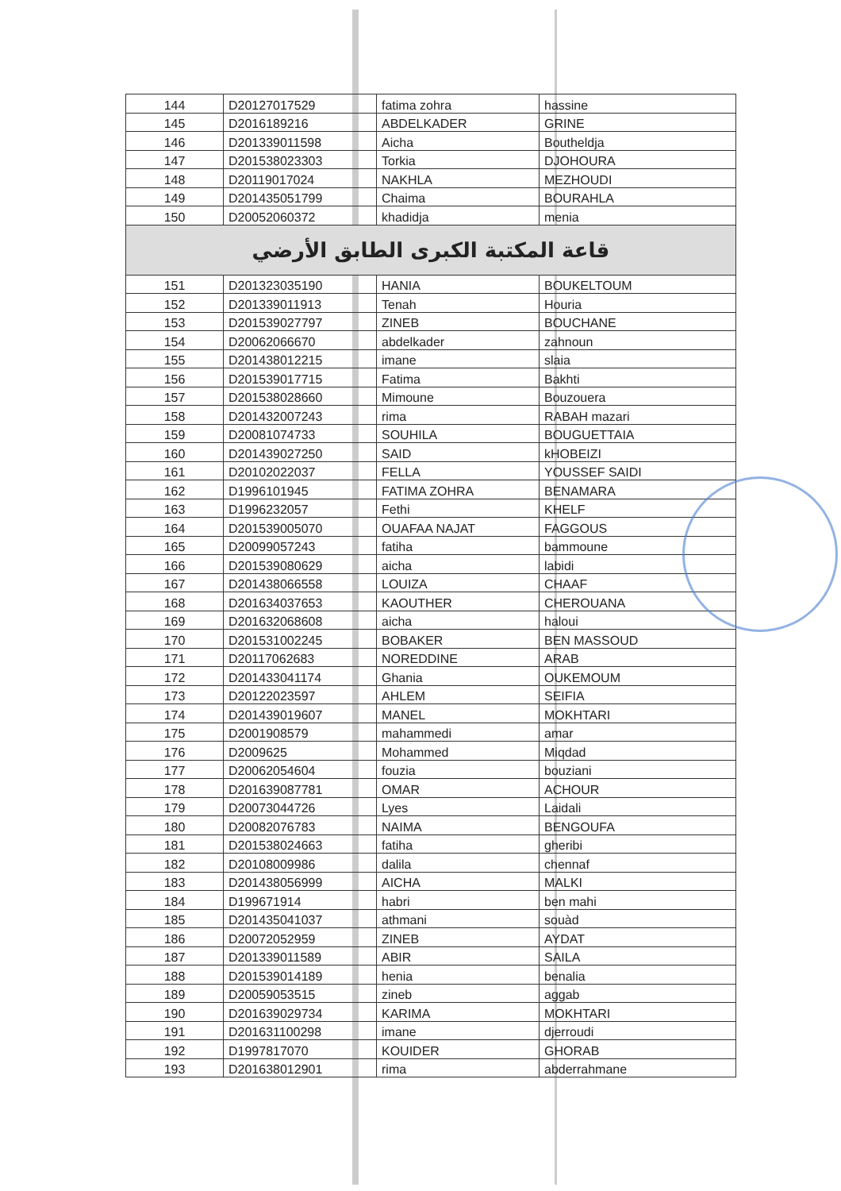| 144 | D20127017529 | fatima zohra | hassine |
| 145 | D2016189216 | ABDELKADER | GRINE |
| 146 | D201339011598 | Aicha | Boutheldja |
| 147 | D201538023303 | Torkia | DJOHOURA |
| 148 | D20119017024 | NAKHLA | MEZHOUDI |
| 149 | D201435051799 | Chaima | BOURAHLA |
| 150 | D20052060372 | khadidja | menia |
| قاعة المكتبة الكبرى الطابق الأرضي | | | |
| 151 | D201323035190 | HANIA | BOUKELTOUM |
| 152 | D201339011913 | Tenah | Houria |
| 153 | D201539027797 | ZINEB | BOUCHANE |
| 154 | D20062066670 | abdelkader | zahnoun |
| 155 | D201438012215 | imane | slaia |
| 156 | D201539017715 | Fatima | Bakhti |
| 157 | D201538028660 | Mimoune | Bouzouera |
| 158 | D201432007243 | rima | RABAH mazari |
| 159 | D20081074733 | SOUHILA | BOUGUETTAIA |
| 160 | D201439027250 | SAID | kHOBEIZI |
| 161 | D20102022037 | FELLA | YOUSSEF SAIDI |
| 162 | D1996101945 | FATIMA ZOHRA | BENAMARA |
| 163 | D1996232057 | Fethi | KHELF |
| 164 | D201539005070 | OUAFAA NAJAT | FAGGOUS |
| 165 | D20099057243 | fatiha | bammoune |
| 166 | D201539080629 | aicha | labidi |
| 167 | D201438066558 | LOUIZA | CHAAF |
| 168 | D201634037653 | KAOUTHER | CHEROUANA |
| 169 | D201632068608 | aicha | haloui |
| 170 | D201531002245 | BOBAKER | BEN MASSOUD |
| 171 | D20117062683 | NOREDDINE | ARAB |
| 172 | D201433041174 | Ghania | OUKEMOUM |
| 173 | D20122023597 | AHLEM | SEIFIA |
| 174 | D201439019607 | MANEL | MOKHTARI |
| 175 | D2001908579 | mahammedi | amar |
| 176 | D2009625 | Mohammed | Miqdad |
| 177 | D20062054604 | fouzia | bouziani |
| 178 | D201639087781 | OMAR | ACHOUR |
| 179 | D20073044726 | Lyes | Laidali |
| 180 | D20082076783 | NAIMA | BENGOUFA |
| 181 | D201538024663 | fatiha | gheribi |
| 182 | D20108009986 | dalila | chennaf |
| 183 | D201438056999 | AICHA | MALKI |
| 184 | D199671914 | habri | ben mahi |
| 185 | D201435041037 | athmani | souàd |
| 186 | D20072052959 | ZINEB | AYDAT |
| 187 | D201339011589 | ABIR | SAILA |
| 188 | D201539014189 | henia | benalia |
| 189 | D20059053515 | zineb | aggab |
| 190 | D201639029734 | KARIMA | MOKHTARI |
| 191 | D201631100298 | imane | djerroudi |
| 192 | D1997817070 | KOUIDER | GHORAB |
| 193 | D201638012901 | rima | abderrahmane |